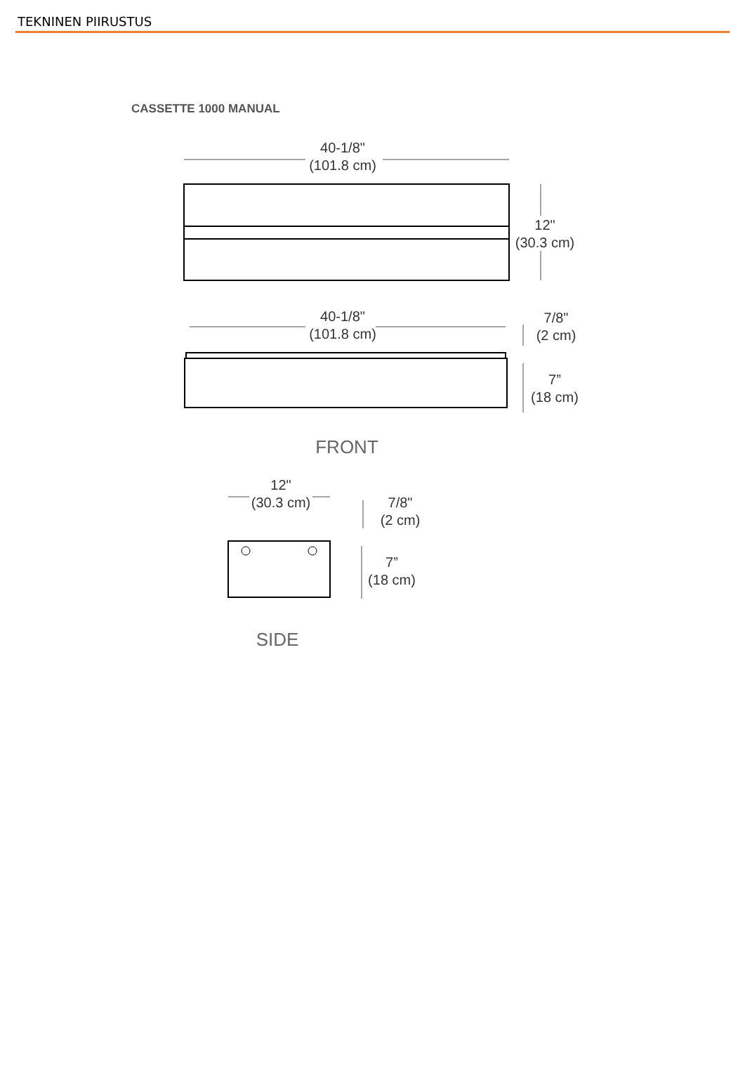TEKNINEN PIIRUSTUS
CASSETTE 1000 MANUAL
40-1/8"
(101.8 cm)
12"
(30.3 cm)
40-1/8"
(101.8 cm)
7/8"
(2 cm)
7”
(18 cm)
FRONT
12"
(30.3 cm)
7/8"
(2 cm)
7”
(18 cm)
SIDE